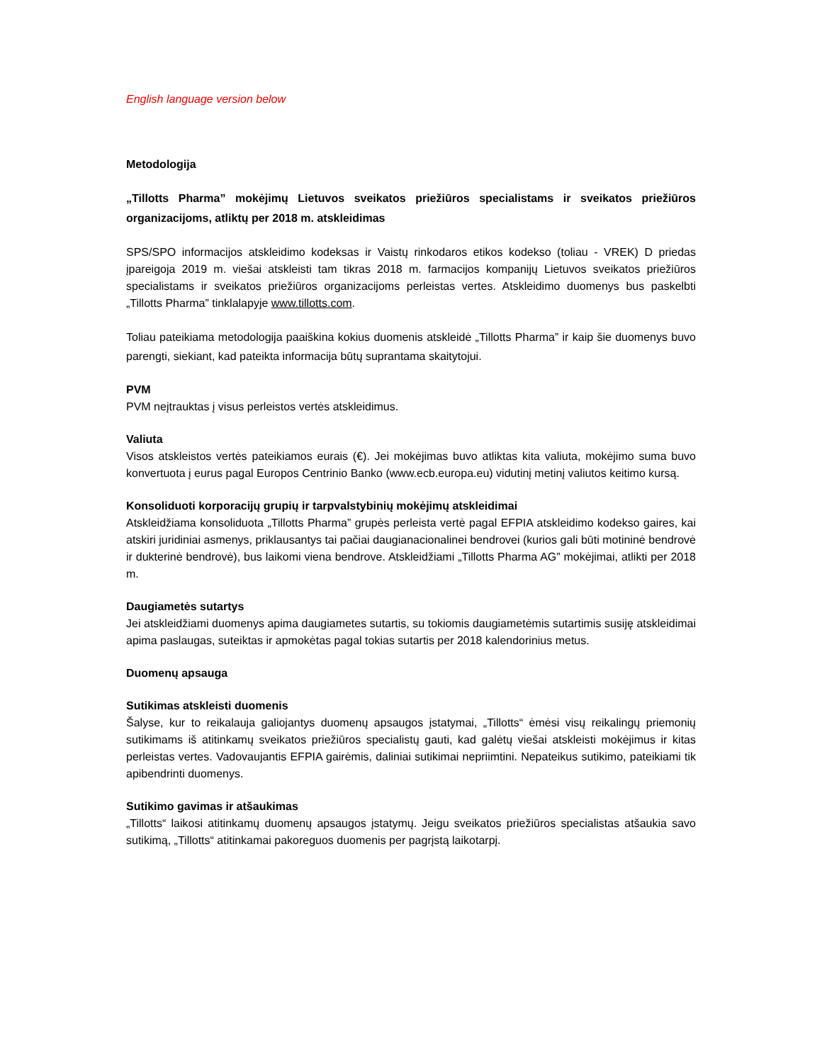English language version below
Metodologija
„Tillotts Pharma” mokėjimų Lietuvos sveikatos priežiūros specialistams ir sveikatos priežiūros organizacijoms, atliktų per 2018 m. atskleidimas
SPS/SPO informacijos atskleidimo kodeksas ir Vaistų rinkodaros etikos kodekso (toliau - VREK) D priedas įpareigoja 2019 m. viešai atskleisti tam tikras 2018 m. farmacijos kompanijų Lietuvos sveikatos priežiūros specialistams ir sveikatos priežiūros organizacijoms perleistas vertes. Atskleidimo duomenys bus paskelbti „Tillotts Pharma” tinklalapyje www.tillotts.com.
Toliau pateikiama metodologija paaiškina kokius duomenis atskleidė „Tillotts Pharma” ir kaip šie duomenys buvo parengti, siekiant, kad pateikta informacija būtų suprantama skaitytojui.
PVM
PVM neįtrauktas į visus perleistos vertės atskleidimus.
Valiuta
Visos atskleistos vertės pateikiamos eurais (€). Jei mokėjimas buvo atliktas kita valiuta, mokėjimo suma buvo konvertuota į eurus pagal Europos Centrinio Banko (www.ecb.europa.eu) vidutinį metinį valiutos keitimo kursą.
Konsoliduoti korporacijų grupių ir tarpvalstybinių mokėjimų atskleidimai
Atskleidžiama konsoliduota „Tillotts Pharma” grupės perleista vertė pagal EFPIA atskleidimo kodekso gaires, kai atskiri juridiniai asmenys, priklausantys tai pačiai daugianacionalinei bendrovei (kurios gali būti motininė bendrovė ir dukterinė bendrovė), bus laikomi viena bendrove. Atskleidžiami „Tillotts Pharma AG” mokėjimai, atlikti per 2018 m.
Daugiametės sutartys
Jei atskleidžiami duomenys apima daugiametes sutartis, su tokiomis daugiametėmis sutartimis susiję atskleidimai apima paslaugas, suteiktas ir apmokėtas pagal tokias sutartis per 2018 kalendorinius metus.
Duomenų apsauga
Sutikimas atskleisti duomenis
Šalyse, kur to reikalauja galiojantys duomenų apsaugos įstatymai, „Tillotts“ ėmėsi visų reikalingų priemonių sutikimams iš atitinkamų sveikatos priežiūros specialistų gauti, kad galėtų viešai atskleisti mokėjimus ir kitas perleistas vertes. Vadovaujantis EFPIA gairėmis, daliniai sutikimai nepriimtini. Nepateikus sutikimo, pateikiami tik apibendrinti duomenys.
Sutikimo gavimas ir atšaukimas
„Tillotts“ laikosi atitinkamų duomenų apsaugos įstatymų. Jeigu sveikatos priežiūros specialistas atšaukia savo sutikimą, „Tillotts“ atitinkamai pakoreguos duomenis per pagrįstą laikotarpį.